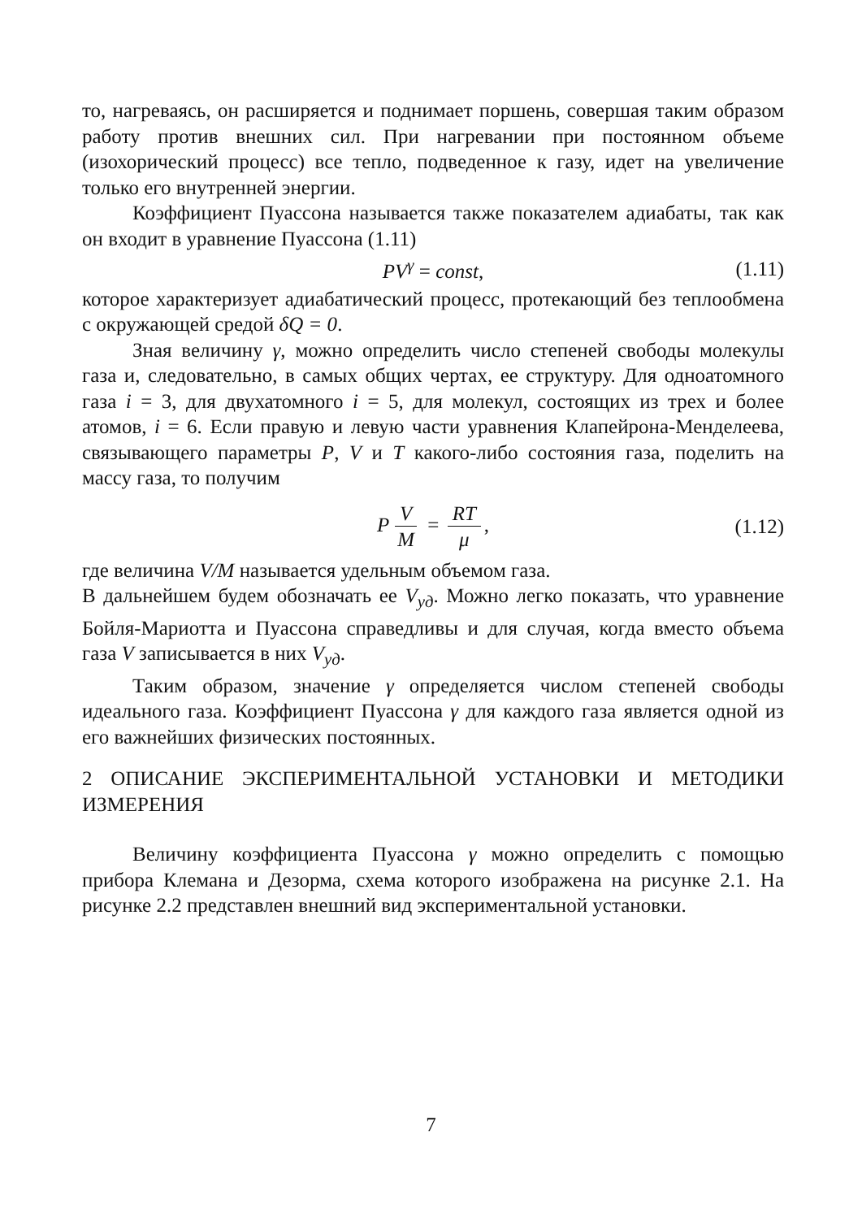то, нагреваясь, он расширяется и поднимает поршень, совершая таким образом работу против внешних сил. При нагревании при постоянном объеме (изохорический процесс) все тепло, подведенное к газу, идет на увеличение только его внутренней энергии.
Коэффициент Пуассона называется также показателем адиабаты, так как он входит в уравнение Пуассона (1.11)
PV<sup>γ</sup> = const, (1.11)
которое характеризует адиабатический процесс, протекающий без теплообмена с окружающей средой δQ = 0.
Зная величину γ, можно определить число степеней свободы молекулы газа и, следовательно, в самых общих чертах, ее структуру. Для одноатомного газа i = 3, для двухатомного i = 5, для молекул, состоящих из трех и более атомов, i = 6. Если правую и левую части уравнения Клапейрона-Менделеева, связывающего параметры P, V и T какого-либо состояния газа, поделить на массу газа, то получим
P V M = RT μ, (1.12)
где величина V/M называется удельным объемом газа.
В дальнейшем будем обозначать ее V<sub>уд</sub>. Можно легко показать, что уравнение Бойля-Мариотта и Пуассона справедливы и для случая, когда вместо объема газа V записывается в них V<sub>уд</sub>.
Таким образом, значение γ определяется числом степеней свободы идеального газа. Коэффициент Пуассона γ для каждого газа является одной из его важнейших физических постоянных.
2 ОПИСАНИЕ ЭКСПЕРИМЕНТАЛЬНОЙ УСТАНОВКИ И МЕТОДИКИ ИЗМЕРЕНИЯ
Величину коэффициента Пуассона γ можно определить с помощью прибора Клемана и Дезорма, схема которого изображена на рисунке 2.1. На рисунке 2.2 представлен внешний вид экспериментальной установки.
7